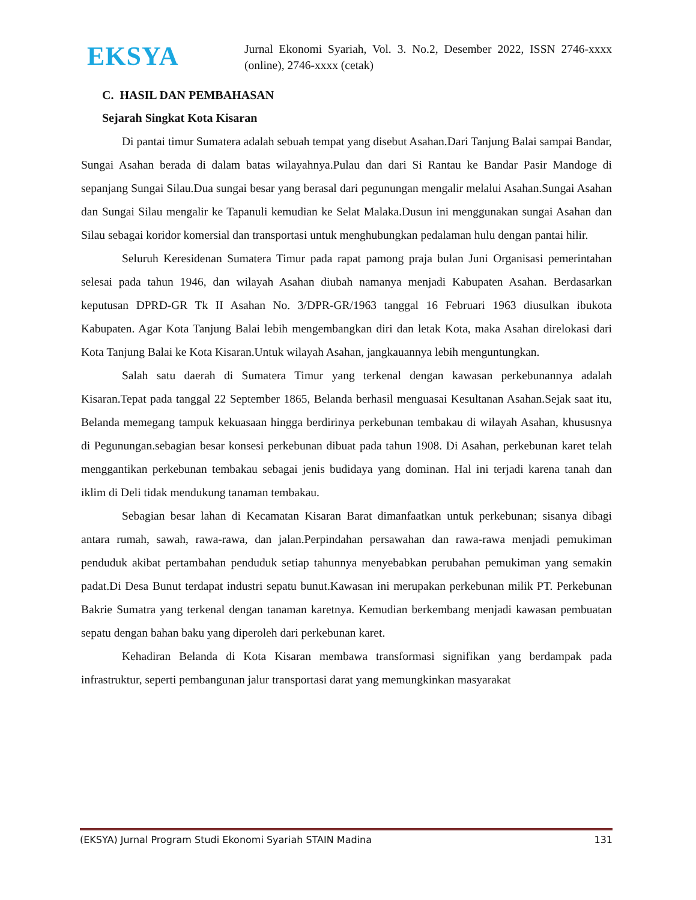EKSYA
Jurnal Ekonomi Syariah, Vol. 3. No.2, Desember 2022, ISSN 2746-xxxx (online), 2746-xxxx (cetak)
C. HASIL DAN PEMBAHASAN
Sejarah Singkat Kota Kisaran
Di pantai timur Sumatera adalah sebuah tempat yang disebut Asahan.Dari Tanjung Balai sampai Bandar, Sungai Asahan berada di dalam batas wilayahnya.Pulau dan dari Si Rantau ke Bandar Pasir Mandoge di sepanjang Sungai Silau.Dua sungai besar yang berasal dari pegunungan mengalir melalui Asahan.Sungai Asahan dan Sungai Silau mengalir ke Tapanuli kemudian ke Selat Malaka.Dusun ini menggunakan sungai Asahan dan Silau sebagai koridor komersial dan transportasi untuk menghubungkan pedalaman hulu dengan pantai hilir.
Seluruh Keresidenan Sumatera Timur pada rapat pamong praja bulan Juni Organisasi pemerintahan selesai pada tahun 1946, dan wilayah Asahan diubah namanya menjadi Kabupaten Asahan. Berdasarkan keputusan DPRD-GR Tk II Asahan No. 3/DPR-GR/1963 tanggal 16 Februari 1963 diusulkan ibukota Kabupaten. Agar Kota Tanjung Balai lebih mengembangkan diri dan letak Kota, maka Asahan direlokasi dari Kota Tanjung Balai ke Kota Kisaran.Untuk wilayah Asahan, jangkauannya lebih menguntungkan.
Salah satu daerah di Sumatera Timur yang terkenal dengan kawasan perkebunannya adalah Kisaran.Tepat pada tanggal 22 September 1865, Belanda berhasil menguasai Kesultanan Asahan.Sejak saat itu, Belanda memegang tampuk kekuasaan hingga berdirinya perkebunan tembakau di wilayah Asahan, khususnya di Pegunungan.sebagian besar konsesi perkebunan dibuat pada tahun 1908. Di Asahan, perkebunan karet telah menggantikan perkebunan tembakau sebagai jenis budidaya yang dominan. Hal ini terjadi karena tanah dan iklim di Deli tidak mendukung tanaman tembakau.
Sebagian besar lahan di Kecamatan Kisaran Barat dimanfaatkan untuk perkebunan; sisanya dibagi antara rumah, sawah, rawa-rawa, dan jalan.Perpindahan persawahan dan rawa-rawa menjadi pemukiman penduduk akibat pertambahan penduduk setiap tahunnya menyebabkan perubahan pemukiman yang semakin padat.Di Desa Bunut terdapat industri sepatu bunut.Kawasan ini merupakan perkebunan milik PT. Perkebunan Bakrie Sumatra yang terkenal dengan tanaman karetnya. Kemudian berkembang menjadi kawasan pembuatan sepatu dengan bahan baku yang diperoleh dari perkebunan karet.
Kehadiran Belanda di Kota Kisaran membawa transformasi signifikan yang berdampak pada infrastruktur, seperti pembangunan jalur transportasi darat yang memungkinkan masyarakat
(EKSYA) Jurnal Program Studi Ekonomi Syariah STAIN Madina 131